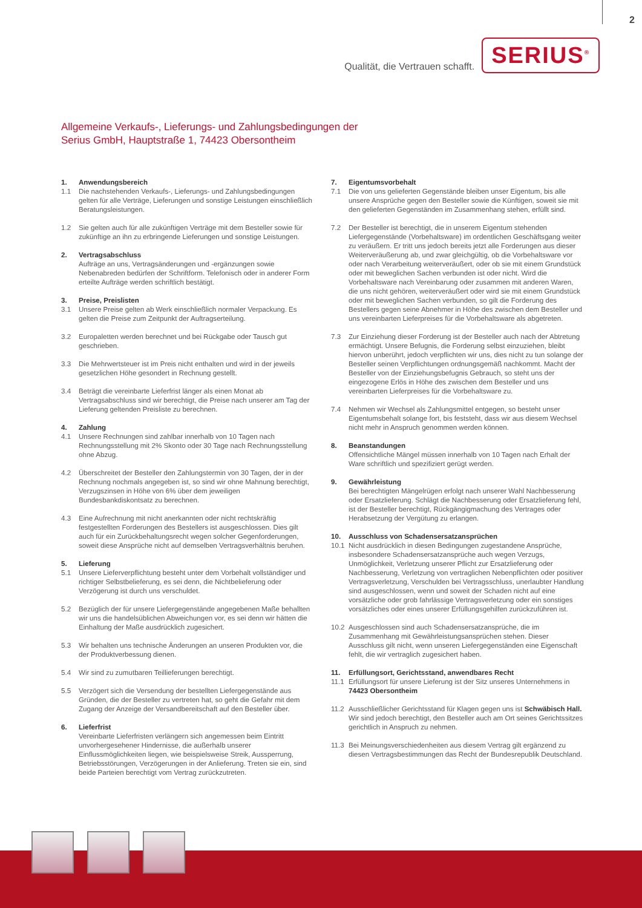2
Qualität, die Vertrauen schafft. SERIUS<sup>®</sup>
Allgemeine Verkaufs-, Lieferungs- und Zahlungsbedingungen der
Serius GmbH, Hauptstraße 1, 74423 Obersontheim
1. Anwendungsbereich
1.1 Die nachstehenden Verkaufs-, Lieferungs- und Zahlungsbedingungen gelten für alle Verträge, Lieferungen und sonstige Leistungen einschließlich Beratungsleistungen.
1.2 Sie gelten auch für alle zukünftigen Verträge mit dem Besteller sowie für zukünftige an ihn zu erbringende Lieferungen und sonstige Leistungen.
2. Vertragsabschluss
Aufträge an uns, Vertragsänderungen und -ergänzungen sowie Nebenabreden bedürfen der Schriftform. Telefonisch oder in anderer Form erteilte Aufträge werden schriftlich bestätigt.
3. Preise, Preislisten
3.1 Unsere Preise gelten ab Werk einschließlich normaler Verpackung. Es gelten die Preise zum Zeitpunkt der Auftragserteilung.
3.2 Europaletten werden berechnet und bei Rückgabe oder Tausch gut geschrieben.
3.3 Die Mehrwertsteuer ist im Preis nicht enthalten und wird in der jeweils gesetzlichen Höhe gesondert in Rechnung gestellt.
3.4 Beträgt die vereinbarte Lieferfrist länger als einen Monat ab Vertragsabschluss sind wir berechtigt, die Preise nach unserer am Tag der Lieferung geltenden Preisliste zu berechnen.
4. Zahlung
4.1 Unsere Rechnungen sind zahlbar innerhalb von 10 Tagen nach Rechnungsstellung mit 2% Skonto oder 30 Tage nach Rechnungsstellung ohne Abzug.
4.2 Überschreitet der Besteller den Zahlungstermin von 30 Tagen, der in der Rechnung nochmals angegeben ist, so sind wir ohne Mahnung berechtigt, Verzugszinsen in Höhe von 6% über dem jeweiligen Bundesbankdiskontsatz zu berechnen.
4.3 Eine Aufrechnung mit nicht anerkannten oder nicht rechtskräftig festgestellten Forderungen des Bestellers ist ausgeschlossen. Dies gilt auch für ein Zurückbehaltungsrecht wegen solcher Gegenforderungen, soweit diese Ansprüche nicht auf demselben Vertragsverhältnis beruhen.
5. Lieferung
5.1 Unsere Lieferverpflichtung besteht unter dem Vorbehalt vollständiger und richtiger Selbstbelieferung, es sei denn, die Nichtbelieferung oder Verzögerung ist durch uns verschuldet.
5.2 Bezüglich der für unsere Liefergegenstände angegebenen Maße behallten wir uns die handelsüblichen Abweichungen vor, es sei denn wir hätten die Einhaltung der Maße ausdrücklich zugesichert.
5.3 Wir behalten uns technische Änderungen an unseren Produkten vor, die der Produktverbessung dienen.
5.4 Wir sind zu zumutbaren Teillieferungen berechtigt.
5.5 Verzögert sich die Versendung der bestellten Liefergegenstände aus Gründen, die der Besteller zu vertreten hat, so geht die Gefahr mit dem Zugang der Anzeige der Versandbereitschaft auf den Besteller über.
6. Lieferfrist
Vereinbarte Lieferfristen verlängern sich angemessen beim Eintritt unvorhergesehener Hindernisse, die außerhalb unserer Einflussmöglichkeiten liegen, wie beispielsweise Streik, Aussperrung, Betriebsstörungen, Verzögerungen in der Anlieferung. Treten sie ein, sind beide Parteien berechtigt vom Vertrag zurückzutreten.
7. Eigentumsvorbehalt
7.1 Die von uns gelieferten Gegenstände bleiben unser Eigentum, bis alle unsere Ansprüche gegen den Besteller sowie die Künftigen, soweit sie mit den gelieferten Gegenständen im Zusammenhang stehen, erfüllt sind.
7.2 Der Besteller ist berechtigt, die in unserem Eigentum stehenden Liefergegenstände (Vorbehaltsware) im ordentlichen Geschäftsgang weiter zu veräußern. Er tritt uns jedoch bereits jetzt alle Forderungen aus dieser Weiterveräußerung ab, und zwar gleichgültig, ob die Vorbehaltsware vor oder nach Verarbeitung weiterveräußert, oder ob sie mit einem Grundstück oder mit beweglichen Sachen verbunden ist oder nicht. Wird die Vorbehaltsware nach Vereinbarung oder zusammen mit anderen Waren, die uns nicht gehören, weiterveräußert oder wird sie mit einem Grundstück oder mit beweglichen Sachen verbunden, so gilt die Forderung des Bestellers gegen seine Abnehmer in Höhe des zwischen dem Besteller und uns vereinbarten Lieferpreises für die Vorbehaltsware als abgetreten.
7.3 Zur Einziehung dieser Forderung ist der Besteller auch nach der Abtretung ermächtigt. Unsere Befugnis, die Forderung selbst einzuziehen, bleibt hiervon unberührt, jedoch verpflichten wir uns, dies nicht zu tun solange der Besteller seinen Verpflichtungen ordnungsgemäß nachkommt. Macht der Besteller von der Einziehungsbefugnis Gebrauch, so steht uns der eingezogene Erlös in Höhe des zwischen dem Besteller und uns vereinbarten Lieferpreises für die Vorbehaltsware zu.
7.4 Nehmen wir Wechsel als Zahlungsmittel entgegen, so besteht unser Eigentumsbehalt solange fort, bis feststeht, dass wir aus diesem Wechsel nicht mehr in Anspruch genommen werden können.
8. Beanstandungen
Offensichtliche Mängel müssen innerhalb von 10 Tagen nach Erhalt der Ware schriftlich und spezifiziert gerügt werden.
9. Gewährleistung
Bei berechtigten Mängelrügen erfolgt nach unserer Wahl Nachbesserung oder Ersatzlieferung. Schlägt die Nachbesserung oder Ersatzlieferung fehl, ist der Besteller berechtigt, Rückgängigmachung des Vertrages oder Herabsetzung der Vergütung zu erlangen.
10. Ausschluss von Schadensersatzansprüchen
10.1 Nicht ausdrücklich in diesen Bedingungen zugestandene Ansprüche, insbesondere Schadensersatzansprüche auch wegen Verzugs, Unmöglichkeit, Verletzung unserer Pflicht zur Ersatzlieferung oder Nachbesserung, Verletzung von vertraglichen Nebenpflichten oder positiver Vertragsverletzung, Verschulden bei Vertragsschluss, unerlaubter Handlung sind ausgeschlossen, wenn und soweit der Schaden nicht auf eine vorsätzliche oder grob fahrlässige Vertragsverletzung oder ein sonstiges vorsätzliches oder eines unserer Erfüllungsgehilfen zurückzuführen ist.
10.2 Ausgeschlossen sind auch Schadensersatzansprüche, die im Zusammenhang mit Gewährleistungsansprüchen stehen. Dieser Ausschluss gilt nicht, wenn unseren Liefergegenständen eine Eigenschaft fehlt, die wir vertraglich zugesichert haben.
11. Erfüllungsort, Gerichtsstand, anwendbares Recht
11.1 Erfüllungsort für unsere Lieferung ist der Sitz unseres Unternehmens in 74423 Obersontheim
11.2 Ausschließlicher Gerichtsstand für Klagen gegen uns ist Schwäbisch Hall. Wir sind jedoch berechtigt, den Besteller auch am Ort seines Gerichtssitzes gerichtlich in Anspruch zu nehmen.
11.3 Bei Meinungsverschiedenheiten aus diesem Vertrag gilt ergänzend zu diesen Vertragsbestimmungen das Recht der Bundesrepublik Deutschland.